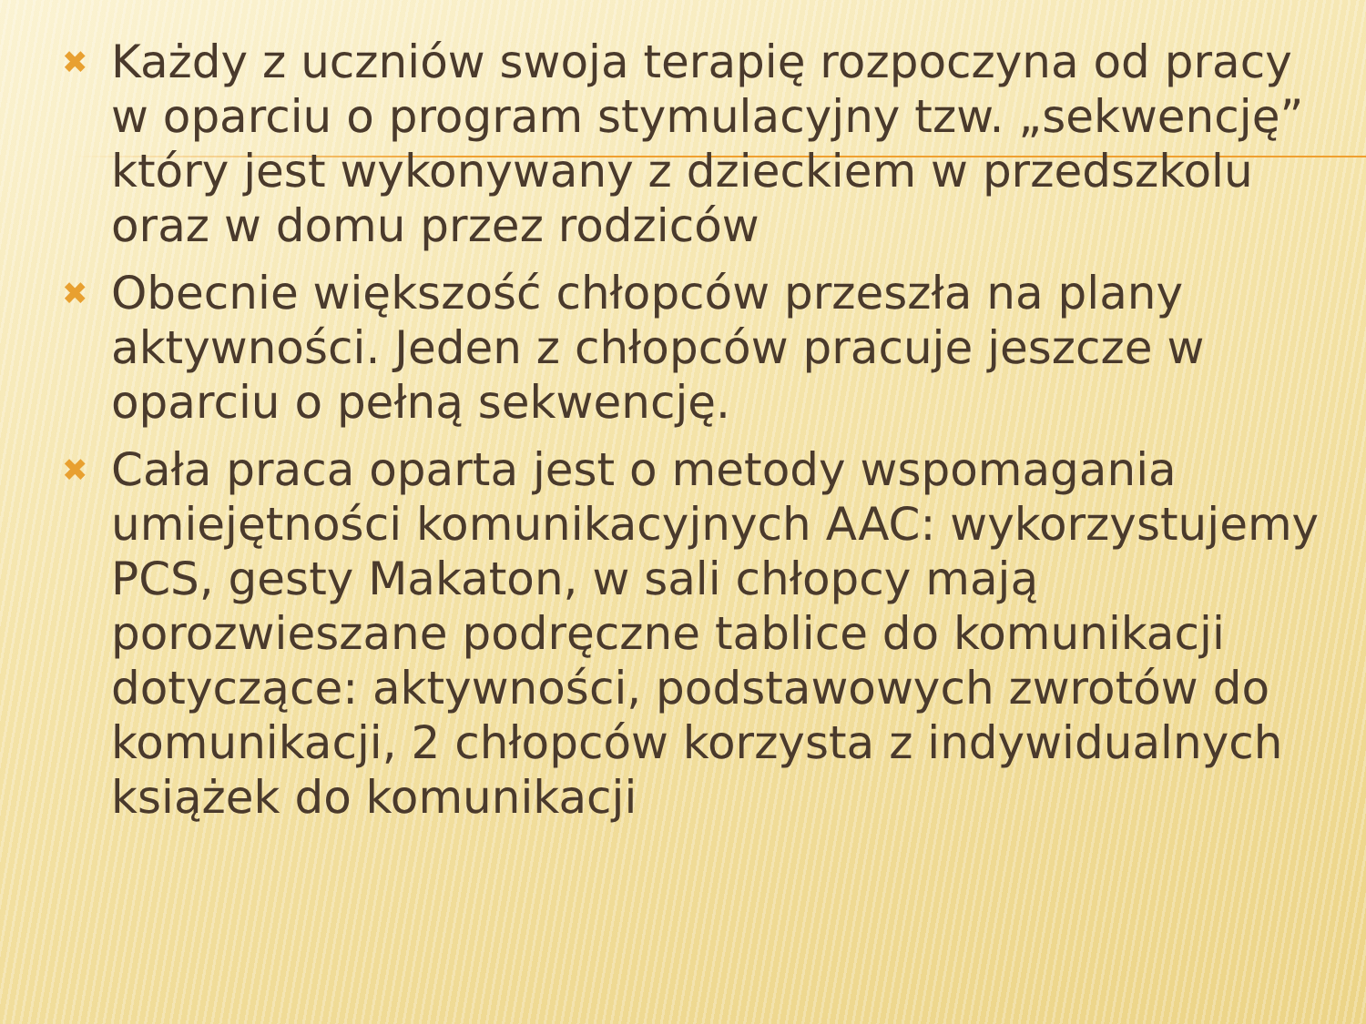✖ Każdy z uczniów swoja terapię rozpoczyna od pracy w oparciu o program stymulacyjny tzw. „sekwencję” który jest wykonywany z dzieckiem w przedszkolu oraz w domu przez rodziców
✖ Obecnie większość chłopców przeszła na plany aktywności. Jeden z chłopców pracuje jeszcze w oparciu o pełną sekwencję.
✖ Cała praca oparta jest o metody wspomagania umiejętności komunikacyjnych AAC: wykorzystujemy PCS, gesty Makaton, w sali chłopcy mają porozwieszane podręczne tablice do komunikacji dotyczące: aktywności, podstawowych zwrotów do komunikacji, 2 chłopców korzysta z indywidualnych książek do komunikacji